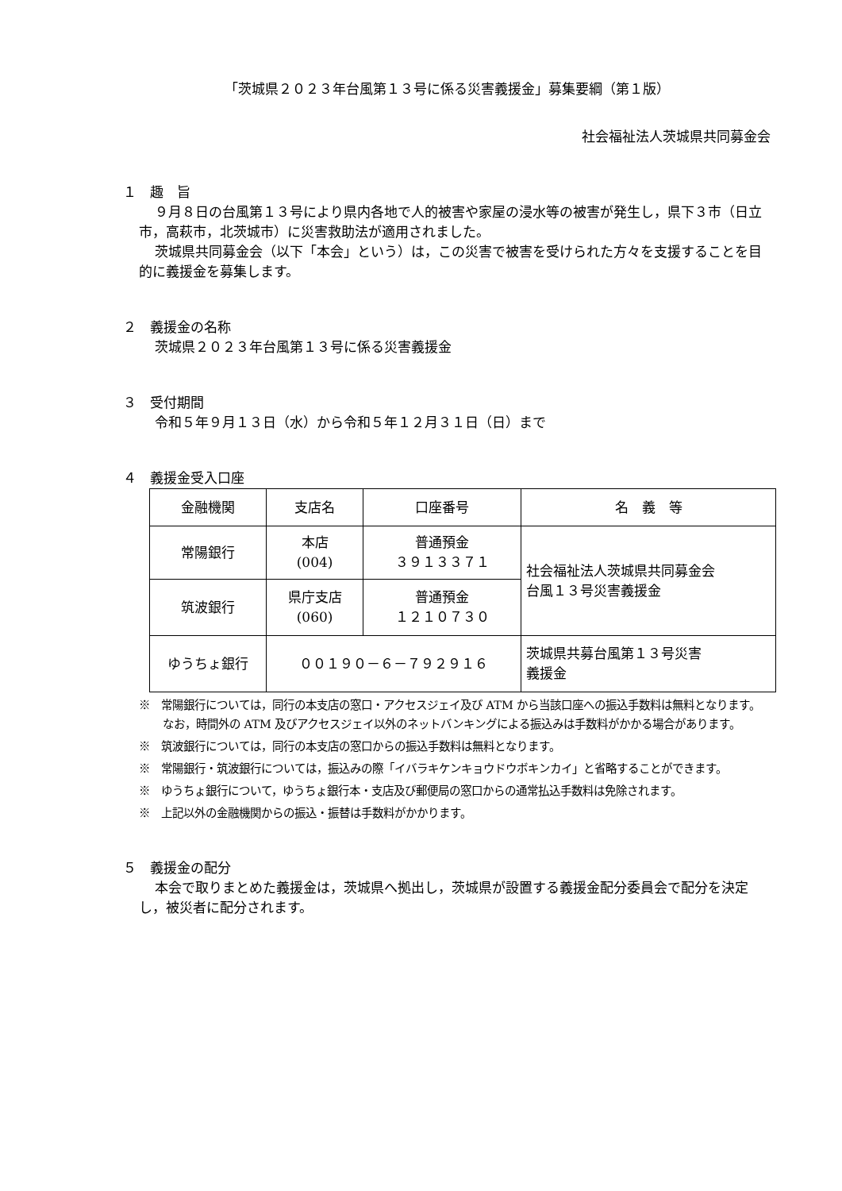「茨城県２０２３年台風第１３号に係る災害義援金」募集要綱（第１版）
社会福祉法人茨城県共同募金会
１　趣　旨
９月８日の台風第１３号により県内各地で人的被害や家屋の浸水等の被害が発生し，県下３市（日立市，高萩市，北茨城市）に災害救助法が適用されました。
茨城県共同募金会（以下「本会」という）は，この災害で被害を受けられた方々を支援することを目的に義援金を募集します。
２　義援金の名称
茨城県２０２３年台風第１３号に係る災害義援金
３　受付期間
令和５年９月１３日（水）から令和５年１２月３１日（日）まで
４　義援金受入口座
| 金融機関 | 支店名 | 口座番号 | 名 義 等 |
| 常陽銀行 | 本店 (004) | 普通預金 ３９１３３７１ | 社会福祉法人茨城県共同募金会 台風１３号災害義援金 |
| 筑波銀行 | 県庁支店 (060) | 普通預金 １２１０７３０ | |
| ゆうちょ銀行 | ００１９０－６－７９２９１６ | | 茨城県共募台風第１３号災害 義援金 |
※　常陽銀行については，同行の本支店の窓口・アクセスジェイ及び ATM から当該口座への振込手数料は無料となります。なお，時間外の ATM 及びアクセスジェイ以外のネットバンキングによる振込みは手数料がかかる場合があります。
※　筑波銀行については，同行の本支店の窓口からの振込手数料は無料となります。
※　常陽銀行・筑波銀行については，振込みの際「イバラキケンキョウドウボキンカイ」と省略することができます。
※　ゆうちょ銀行について，ゆうちょ銀行本・支店及び郵便局の窓口からの通常払込手数料は免除されます。
※　上記以外の金融機関からの振込・振替は手数料がかかります。
５　義援金の配分
本会で取りまとめた義援金は，茨城県へ拠出し，茨城県が設置する義援金配分委員会で配分を決定し，被災者に配分されます。